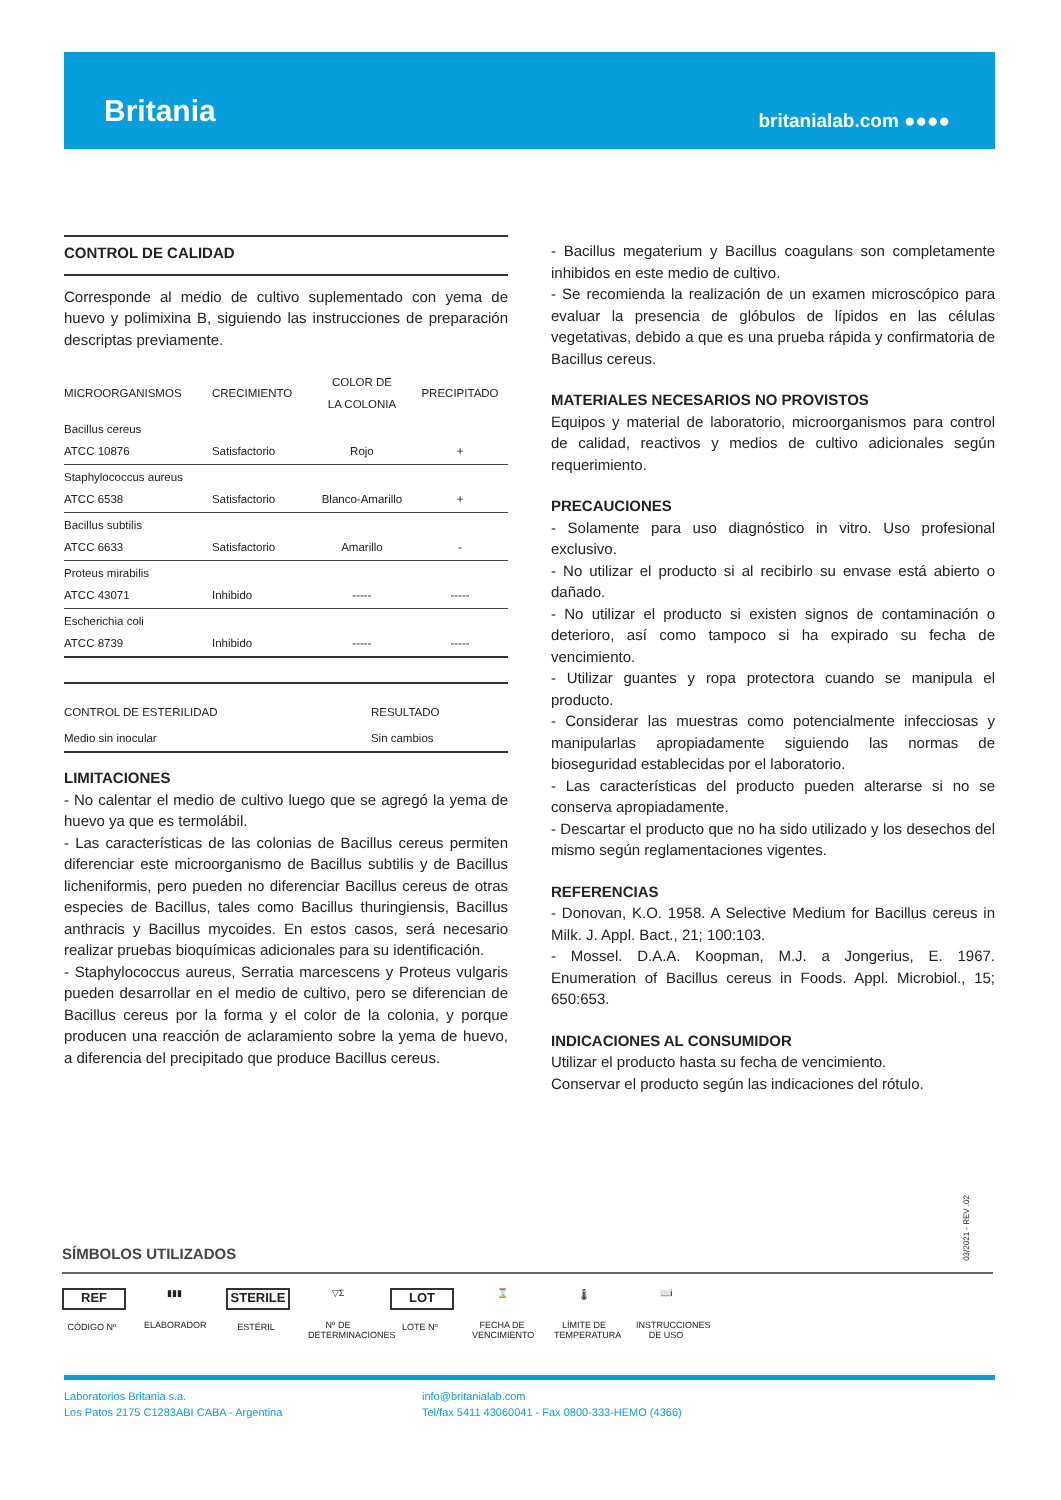Britania britanialab.com ●●●●
CONTROL DE CALIDAD
Corresponde al medio de cultivo suplementado con yema de huevo y polimixina B, siguiendo las instrucciones de preparación descriptas previamente.
| MICROORGANISMOS | CRECIMIENTO | COLOR DE LA COLONIA | PRECIPITADO |
| --- | --- | --- | --- |
| Bacillus cereus ATCC 10876 | Satisfactorio | Rojo | + |
| Staphylococcus aureus ATCC 6538 | Satisfactorio | Blanco-Amarillo | + |
| Bacillus subtilis ATCC 6633 | Satisfactorio | Amarillo | - |
| Proteus mirabilis ATCC 43071 | Inhibido | ----- | ----- |
| Escherichia coli ATCC 8739 | Inhibido | ----- | ----- |
| CONTROL DE ESTERILIDAD | RESULTADO |
| --- | --- |
| Medio sin inocular | Sin cambios |
LIMITACIONES
- No calentar el medio de cultivo luego que se agregó la yema de huevo ya que es termolábil.
- Las características de las colonias de Bacillus cereus permiten diferenciar este microorganismo de Bacillus subtilis y de Bacillus licheniformis, pero pueden no diferenciar Bacillus cereus de otras especies de Bacillus, tales como Bacillus thuringiensis, Bacillus anthracis y Bacillus mycoides. En estos casos, será necesario realizar pruebas bioquímicas adicionales para su identificación.
- Staphylococcus aureus, Serratia marcescens y Proteus vulgaris pueden desarrollar en el medio de cultivo, pero se diferencian de Bacillus cereus por la forma y el color de la colonia, y porque producen una reacción de aclaramiento sobre la yema de huevo, a diferencia del precipitado que produce Bacillus cereus.
- Bacillus megaterium y Bacillus coagulans son completamente inhibidos en este medio de cultivo.
- Se recomienda la realización de un examen microscópico para evaluar la presencia de glóbulos de lípidos en las células vegetativas, debido a que es una prueba rápida y confirmatoria de Bacillus cereus.
MATERIALES NECESARIOS NO PROVISTOS
Equipos y material de laboratorio, microorganismos para control de calidad, reactivos y medios de cultivo adicionales según requerimiento.
PRECAUCIONES
- Solamente para uso diagnóstico in vitro. Uso profesional exclusivo.
- No utilizar el producto si al recibirlo su envase está abierto o dañado.
- No utilizar el producto si existen signos de contaminación o deterioro, así como tampoco si ha expirado su fecha de vencimiento.
- Utilizar guantes y ropa protectora cuando se manipula el producto.
- Considerar las muestras como potencialmente infecciosas y manipularlas apropiadamente siguiendo las normas de bioseguridad establecidas por el laboratorio.
- Las características del producto pueden alterarse si no se conserva apropiadamente.
- Descartar el producto que no ha sido utilizado y los desechos del mismo según reglamentaciones vigentes.
REFERENCIAS
- Donovan, K.O. 1958. A Selective Medium for Bacillus cereus in Milk. J. Appl. Bact., 21; 100:103.
- Mossel. D.A.A. Koopman, M.J. a Jongerius, E. 1967. Enumeration of Bacillus cereus in Foods. Appl. Microbiol., 15; 650:653.
INDICACIONES AL CONSUMIDOR
Utilizar el producto hasta su fecha de vencimiento.
Conservar el producto según las indicaciones del rótulo.
03/2021 - REV .02
SÍMBOLOS UTILIZADOS
REF
CÓDIGO Nº
▮▮▮
ELABORADOR
STERILE
ESTÉRIL
▽Σ
Nº DE DETERMINACIONES
LOT
LOTE Nº
⌛
FECHA DE VENCIMIENTO
🌡
LÍMITE DE TEMPERATURA
📖i
INSTRUCCIONES DE USO
Laboratorios Britania s.a.
Los Patos 2175 C1283ABI CABA - Argentina
info@britanialab.com
Tel/fax 5411 43060041 - Fax 0800-333-HEMO (4366)